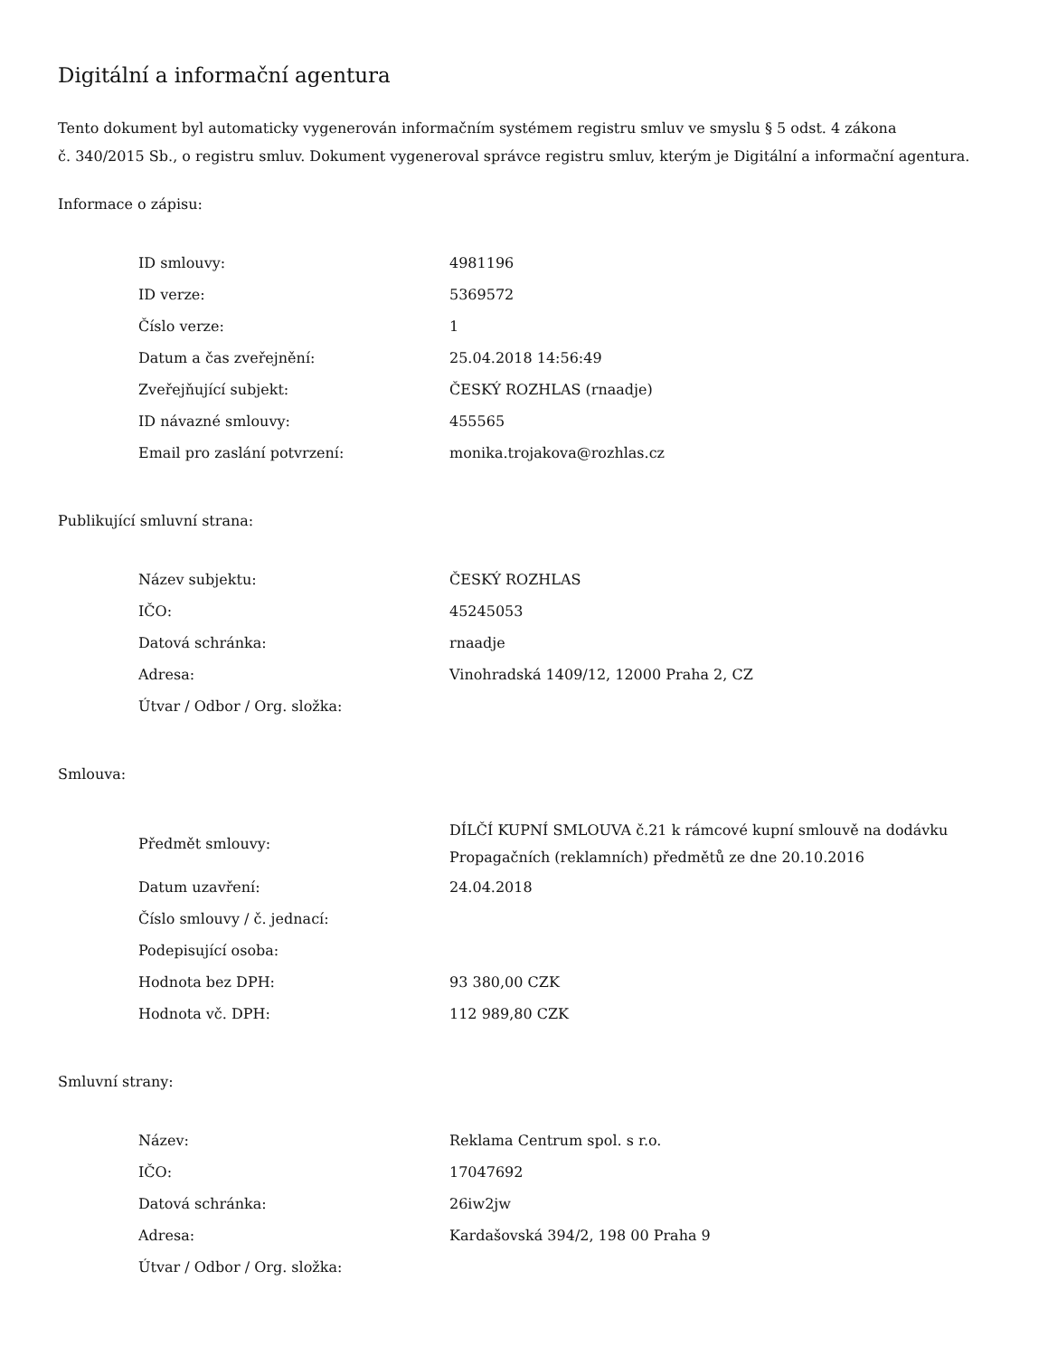Digitální a informační agentura
Tento dokument byl automaticky vygenerován informačním systémem registru smluv ve smyslu § 5 odst. 4 zákona
č. 340/2015 Sb., o registru smluv. Dokument vygeneroval správce registru smluv, kterým je Digitální a informační agentura.
Informace o zápisu:
| ID smlouvy: | 4981196 |
| ID verze: | 5369572 |
| Číslo verze: | 1 |
| Datum a čas zveřejnění: | 25.04.2018 14:56:49 |
| Zveřejňující subjekt: | ČESKÝ ROZHLAS (rnaadje) |
| ID návazné smlouvy: | 455565 |
| Email pro zaslání potvrzení: | monika.trojakova@rozhlas.cz |
Publikující smluvní strana:
| Název subjektu: | ČESKÝ ROZHLAS |
| IČO: | 45245053 |
| Datová schránka: | rnaadje |
| Adresa: | Vinohradská 1409/12, 12000 Praha 2, CZ |
| Útvar / Odbor / Org. složka: | |
Smlouva:
| Předmět smlouvy: | DÍLČÍ KUPNÍ SMLOUVA č.21 k rámcové kupní smlouvě na dodávku Propagačních (reklamních) předmětů ze dne 20.10.2016 |
| Datum uzavření: | 24.04.2018 |
| Číslo smlouvy / č. jednací: | |
| Podepisující osoba: | |
| Hodnota bez DPH: | 93 380,00 CZK |
| Hodnota vč. DPH: | 112 989,80 CZK |
Smluvní strany:
| Název: | Reklama Centrum spol. s r.o. |
| IČO: | 17047692 |
| Datová schránka: | 26iw2jw |
| Adresa: | Kardašovská 394/2, 198 00 Praha 9 |
| Útvar / Odbor / Org. složka: | |